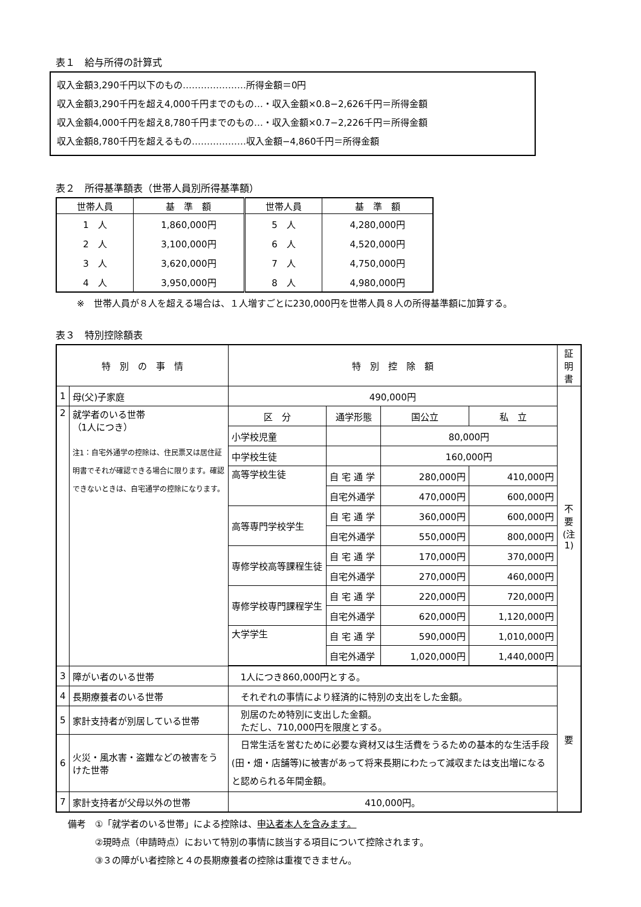表１　給与所得の計算式
収入金額3,290千円以下のもの…………………所得金額＝0円
収入金額3,290千円を超え4,000千円までのもの…・収入金額×0.8−2,626千円＝所得金額
収入金額4,000千円を超え8,780千円までのもの…・収入金額×0.7−2,226千円＝所得金額
収入金額8,780千円を超えるもの………………収入金額−4,860千円＝所得金額
表２　所得基準額表（世帯人員別所得基準額）
| 世帯人員 | 基 準 額 | 世帯人員 | 基 準 額 |
| --- | --- | --- | --- |
| 1 人 | 1,860,000円 | 5 人 | 4,280,000円 |
| 2 人 | 3,100,000円 | 6 人 | 4,520,000円 |
| 3 人 | 3,620,000円 | 7 人 | 4,750,000円 |
| 4 人 | 3,950,000円 | 8 人 | 4,980,000円 |
※　世帯人員が８人を超える場合は、１人増すごとに230,000円を世帯人員８人の所得基準額に加算する。
表３　特別控除額表
| 特 別 の 事 情 | | 特 別 控 除 額 | | | | 証明書 |
| --- | --- | --- | --- | --- | --- | --- |
| 1 | 母(父)子家庭 | 490,000円 | | | | 不要 (注1) |
| 2 | 就学者のいる世帯 （1人につき） 注1：自宅外通学の控除は、住民票又は居住証明書でそれが確認できる場合に限ります。確認できないときは、自宅通学の控除になります。 | 区 分 | 通学形態 | 国公立 | 私 立 | |
| | | 小学校児童 | | 80,000円 | | |
| | | 中学校生徒 | | 160,000円 | | |
| | | 高等学校生徒 | 自 宅 通 学 | 280,000円 | 410,000円 | |
| | | | 自宅外通学 | 470,000円 | 600,000円 | |
| | | 高等専門学校学生 | 自 宅 通 学 | 360,000円 | 600,000円 | |
| | | | 自宅外通学 | 550,000円 | 800,000円 | |
| | | 専修学校高等課程生徒 | 自 宅 通 学 | 170,000円 | 370,000円 | |
| | | | 自宅外通学 | 270,000円 | 460,000円 | |
| | | 専修学校専門課程学生 | 自 宅 通 学 | 220,000円 | 720,000円 | |
| | | | 自宅外通学 | 620,000円 | 1,120,000円 | |
| | | 大学学生 | 自 宅 通 学 | 590,000円 | 1,010,000円 | |
| | | | 自宅外通学 | 1,020,000円 | 1,440,000円 | |
| 3 | 障がい者のいる世帯 | 1人につき860,000円とする。 | | | | 要 |
| 4 | 長期療養者のいる世帯 | それぞれの事情により経済的に特別の支出をした金額。 | | | | |
| 5 | 家計支持者が別居している世帯 | 別居のため特別に支出した金額。 ただし、710,000円を限度とする。 | | | | |
| 6 | 火災・風水害・盗難などの被害をうけた世帯 | 日常生活を営むために必要な資材又は生活費をうるための基本的な生活手段(田・畑・店舗等)に被害があって将来長期にわたって減収または支出増になると認められる年間金額。 | | | | |
| 7 | 家計支持者が父母以外の世帯 | 410,000円。 | | | | |
備考　①「就学者のいる世帯」による控除は、申込者本人を含みます。
　　　②現時点（申請時点）において特別の事情に該当する項目について控除されます。
　　　③３の障がい者控除と４の長期療養者の控除は重複できません。